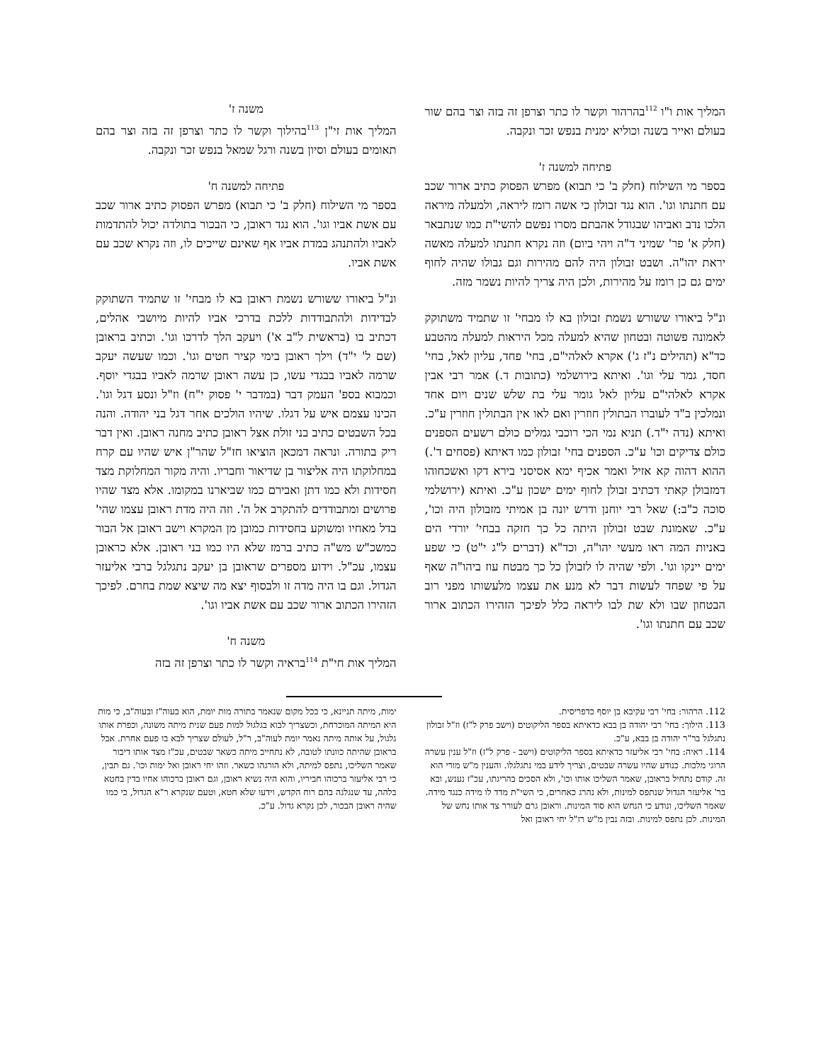המליך אות ו"ו <sup>112</sup>בהרהור וקשר לו כתר וצרפן זה בזה וצר בהם שור בעולם ואייר בשנה וכוליא ימנית בנפש זכר ונקבה.
פתיחה למשנה ז'
בספר מי השילוח (חלק ב' כי תבוא) מפרש הפסוק כתיב ארור שכב עם חתנתו וגו'. הוא נגד זבולון כי אשה רומז ליראה, ולמעלה מיראה הלכו נדב ואביהו שבגודל אהבתם מסרו נפשם להשי"ת כמו שנתבאר (חלק א' פר' שמיני ד"ה ויהי ביום) וזה נקרא חתנתו למעלה מאשה יראת יהו"ה. ושבט זבולון היה להם מהירות וגם גבולו שהיה לחוף ימים גם כן רומז על מהירות, ולכן היה צריך להיות נשמר מזה.
ונ"ל ביאורו ששורש נשמת זבולון בא לו מבחי' זו שתמיד משתוקק לאמונה פשוטה ובטחון שהיא למעלה מכל היראות למעלה מהטבע כד"א (תהילים נ"ז ג') אקרא לאלהי"ם, בחי' פחד, עליון לאל, בחי' חסד, גמר עלי וגו'. ואיתא בירושלמי (כתובות ד.) אמר רבי אבין אקרא לאלהי"ם עליון לאל גומר עלי בת שלש שנים ויום אחד ונמלכין ב"ד לעוברו הבתולין חוזרין ואם לאו אין הבתולין חוזרין ע"כ. ואיתא (נדה י"ד.) תניא נמי הכי רוכבי גמלים כולם רשעים הספנים כולם צדיקים וכו' ע"כ. הספנים בחי' זבולון כמו דאיתא (פסחים ד'.) ההוא דהוה קא אזיל ואמר אכיף ימא אסיסני בירא דקו ואשכחוהו דמזבולן קאתי דכתיב זבולן לחוף ימים ישכון ע"כ. ואיתא (ירושלמי סוכה כ"ב:) שאל רבי יוחנן ודרש יונה בן אמיתי מזבולון היה וכו', ע"כ. שאמונת שבט זבולון היתה כל כך חזקה בבחי' יורדי הים באניות המה ראו מעשי יהו"ה, וכד"א (דברים ל"ג י"ט) כי שפע ימים יינקו וגו'. ולפי שהיה לו לזבולן כל כך מבטח עוז ביהו"ה שאף על פי שפחד לעשות דבר לא מנע את עצמו מלעשותו מפני רוב הבטחון שבו ולא שת לבו ליראה כלל לפיכך הזהירו הכתוב ארור שכב עם חתנתו וגו'.
משנה ז'
המליך אות זי"ן <sup>113</sup>בהילוך וקשר לו כתר וצרפן זה בזה וצר בהם תאומים בעולם וסיון בשנה ורגל שמאל בנפש זכר ונקבה.
פתיחה למשנה ח'
בספר מי השילוח (חלק ב' כי תבוא) מפרש הפסוק כתיב ארור שכב עם אשת אביו וגו'. הוא נגד ראובן, כי הבכור בתולדה יכול להתדמות לאביו ולהתנהג במדת אביו אף שאינם שייכים לו, וזה נקרא שכב עם אשת אביו.
ונ"ל ביאורו ששורש נשמת ראובן בא לו מבחי' זו שתמיד השתוקק לבדידות ולהתבודדות ללכת בדרכי אביו להיות מיושבי אהלים, דכתיב בו (בראשית ל"ב א') ויעקב הלך לדרכו וגו'. וכתיב בראובן (שם ל' י"ד) וילך ראובן בימי קציר חטים וגו'. וכמו שעשה יעקב שרמה לאביו בבגדי עשו, כן עשה ראובן שרמה לאביו בבגדי יוסף. וכמבוא בספ' העמק דבר (במדבר י' פסוק י"ח) וז"ל ונסע דגל וגו'. הכינו עצמם איש על דגלו. שיהיו הולכים אחר דגל בני יהודה. והנה בכל השבטים כתיב בני זולת אצל ראובן כתיב מחנה ראובן. ואין דבר ריק בתורה. ונראה דמכאן הוציאו חז"ל שהר"ן איש שהיו עם קרח במחלוקתו היה אליצור בן שדיאור וחבריו. והיה מקור המחלוקת מצד חסידות ולא כמו דתן ואבירם כמו שביארנו במקומו. אלא מצד שהיו פרושים ומתבודדים להתקרב אל ה'. וזה היה מדת ראובן עצמו שהי' בדל מאחיו ומשוקע בחסידות כמובן מן המקרא וישב ראובן אל הבור כמשכ"ש מש"ה כתיב ברמז שלא היו כמו בני ראובן. אלא כראובן עצמו, עכ"ל. וידוע מספרים שראובן בן יעקב נתגלגל ברבי אליעזר הגדול. וגם בו היה מדה זו ולבסוף יצא מה שיצא שמת בחרם. לפיכך הזהירו הכתוב ארור שכב עם אשת אביו וגו'.
משנה ח'
המליך אות חי"ת <sup>114</sup>בראיה וקשר לו כתר וצרפן זה בזה
112. הרהור: בחי' רבי עקיבא בן יוסף כדפריסית.
113. הילוך: בחי' רבי יהודה בן בבא כדאיתא בספר הליקוטים (וישב פרק ל"ז) וז"ל זבולון נתגלגל בר"ר יהודה בן בבא, ע"כ.
114. ראיה: בחי' רבי אליעזר כדאיתא בספר הליקוטים (וישב - פרק ל"ז) וז"ל ענין עשרה הרוגי מלכות. כנודע שהיו עשרה שבטים, וצריך לידע במי נתגלגלו. והענין מ"ש מורי הוא זה. קודם נתחיל בראובן, שאמר השליכו אותו וכו', ולא הסכים בהריגתו, עכ"ז נענש, ובא בר' אליעזר הגדול שנתפס למינות, ולא נהרג כאחרים, כי השי"ת מדד לו מידה כנגד מידה. שאמר השליכו, ונודע כי הנחש הוא סוד המינות. וראובן גרם לעורר צד אותו נחש של המינות. לכן נתפס למינות. ובזה נבין מ"ש רז"ל יחי ראובן ואל
ימות, מיתה תניינא, כי בכל מקום שנאמר בתורה מות יומת, הוא בעוה"ז ובעוה"ב, כי מות היא המיתה המוכרחת, וכשצריך לבוא בגלגול למות פעם שנית מיתה משונה, וכפרת אותו גלגול, על אותה מיתה נאמר יומת לעוה"ב, ר"ל, לעולם שצריך לבא בו פעם אחרת. אבל בראובן שהיתה כוונתו לטובה, לא נתחייב מיתה כשאר שבטים, עכ"ז מצד אותו דיבור שאמר השליכו, נתפס למיתה, ולא הורגהו כשאר. וזהו יחי ראובן ואל ימות וכו'. גם תבין, כי רבי אליעזר ברכוהו חביריו, והוא היה נשיא ראובן, וגם ראובן ברכוהו אחיו בדין בחטא בלהה, עד שנגלגה בהם רוח הקדש, וידעו שלא חטא, וטעם שנקרא ר"א הגדול, כי כמו שהיה ראובן הבכור, לכן נקרא גדול. ע"כ.